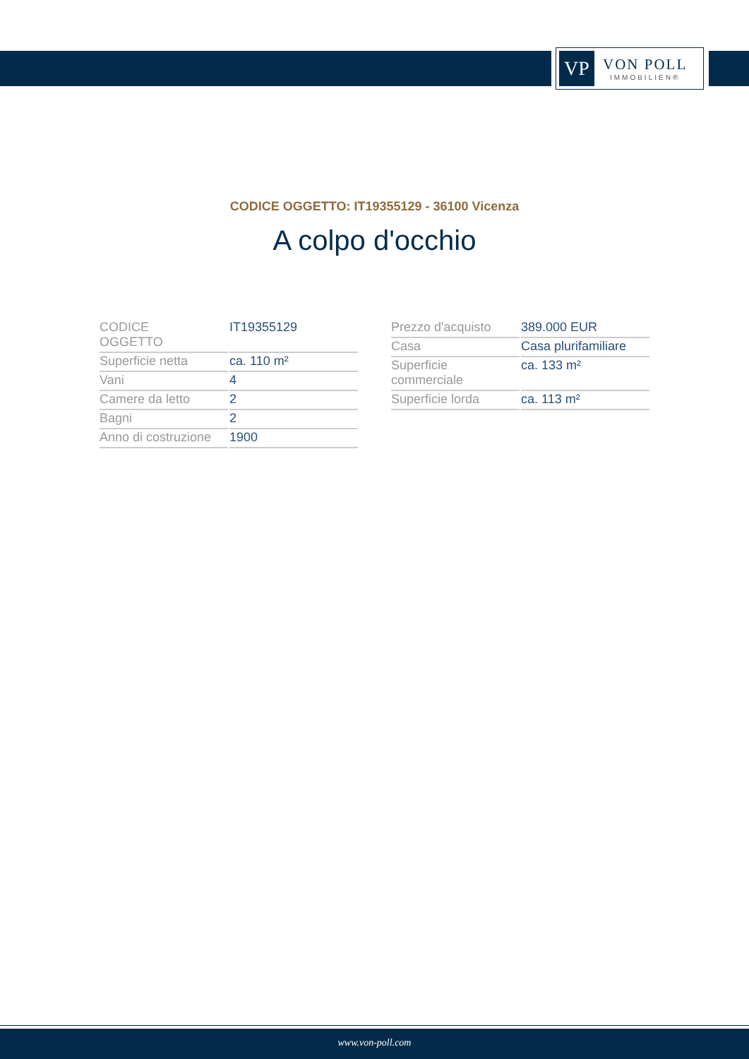VP
VON POLL
IMMOBILIEN®
CODICE OGGETTO: IT19355129 - 36100 Vicenza
A colpo d'occhio
| CODICE OGGETTO | IT19355129 |
| Superficie netta | ca. 110 m² |
| Vani | 4 |
| Camere da letto | 2 |
| Bagni | 2 |
| Anno di costruzione | 1900 |
| Prezzo d'acquisto | 389.000 EUR |
| Casa | Casa plurifamiliare |
| Superficie commerciale | ca. 133 m² |
| Superficie lorda | ca. 113 m² |
www.von-poll.com